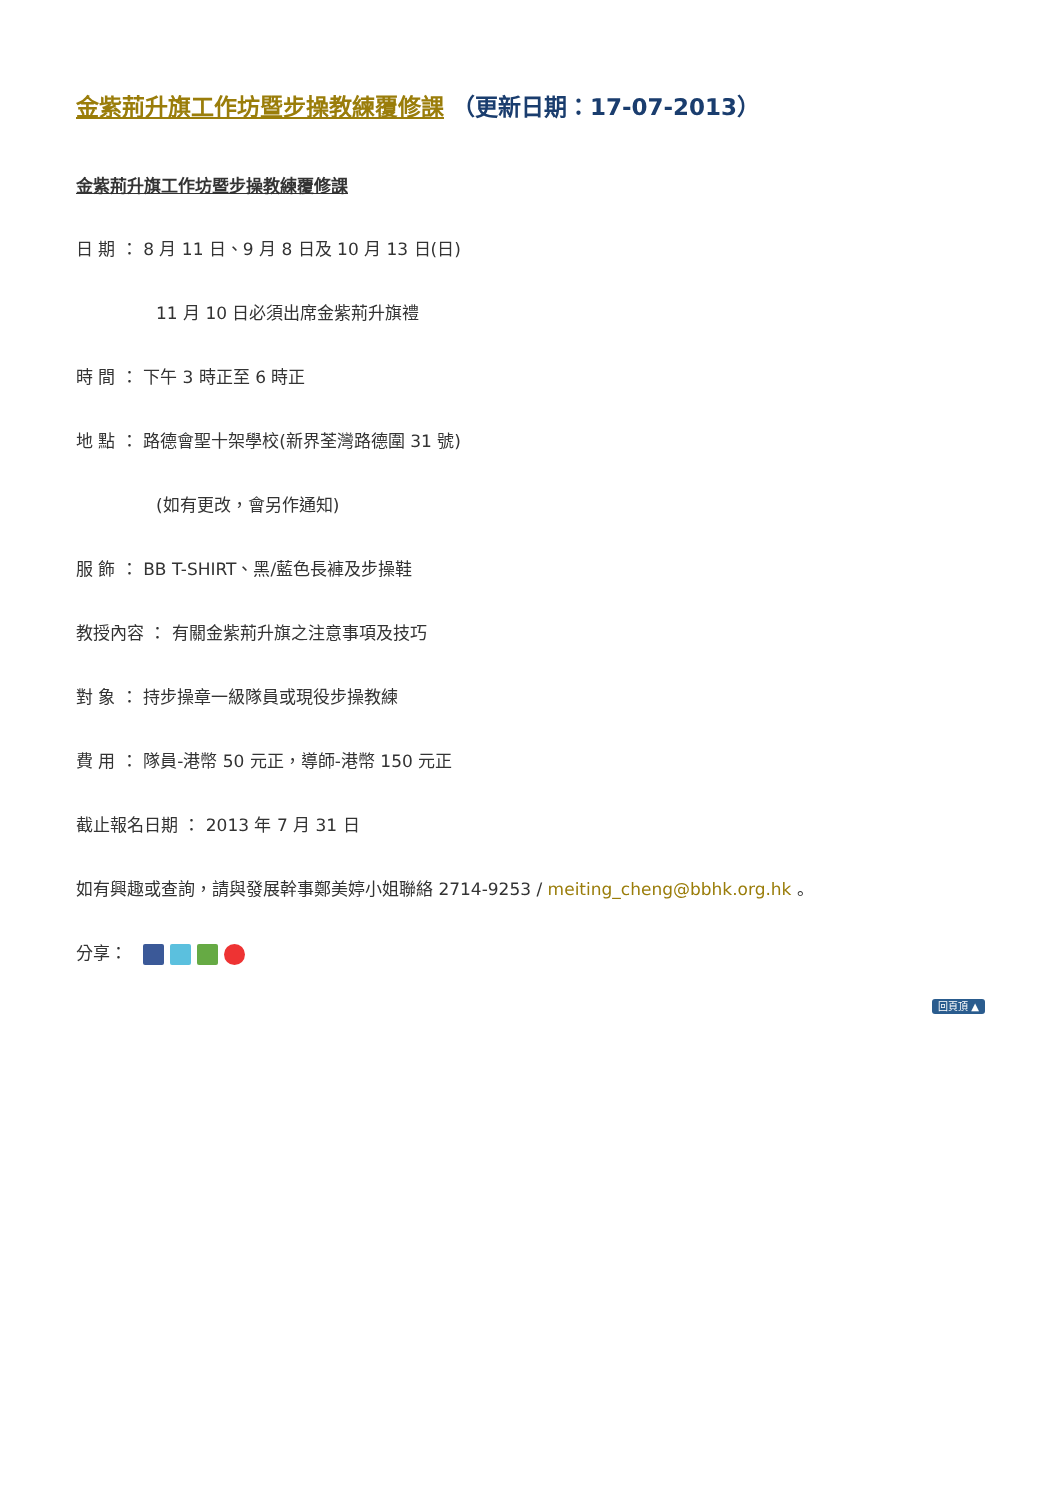金紫荊升旗工作坊暨步操教練覆修課 （更新日期：17-07-2013）
金紫荊升旗工作坊暨步操教練覆修課
日 期 ： 8 月 11 日、9 月 8 日及 10 月 13 日(日)
11 月 10 日必須出席金紫荊升旗禮
時 間 ： 下午 3 時正至 6 時正
地 點 ： 路德會聖十架學校(新界荃灣路德圍 31 號)
(如有更改，會另作通知)
服 飾 ： BB T-SHIRT、黑/藍色長褲及步操鞋
教授內容 ： 有關金紫荊升旗之注意事項及技巧
對 象 ： 持步操章一級隊員或現役步操教練
費 用 ： 隊員-港幣 50 元正，導師-港幣 150 元正
截止報名日期 ： 2013 年 7 月 31 日
如有興趣或查詢，請與發展幹事鄭美婷小姐聯絡 2714-9253 / meiting_cheng@bbhk.org.hk 。
分享：
回頁頂 ▲